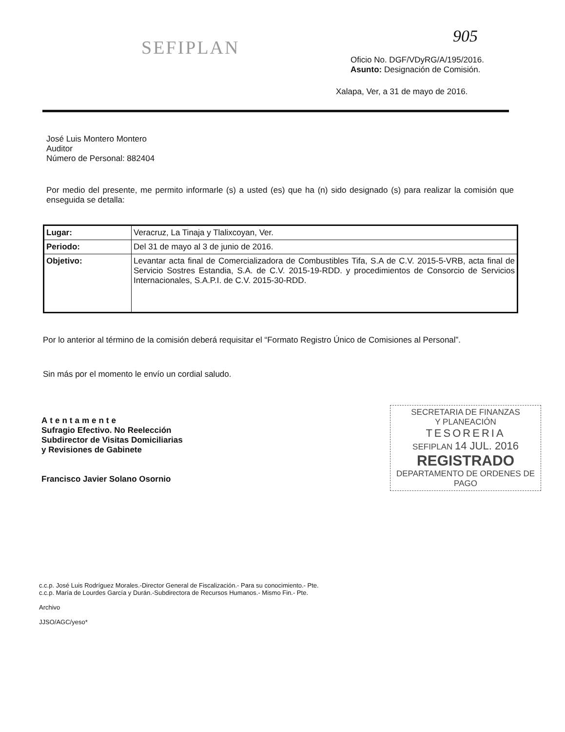SEFIPLAN
905
Oficio No. DGF/VDyRG/A/195/2016.
Asunto: Designación de Comisión.
Xalapa, Ver, a 31 de mayo de 2016.
José Luis Montero Montero
Auditor
Número de Personal: 882404
Por medio del presente, me permito informarle (s) a usted (es) que ha (n) sido designado (s) para realizar la comisión que enseguida se detalla:
| Lugar: | Veracruz, La Tinaja y Tlalixcoyan, Ver. |
| Periodo: | Del 31 de mayo al 3 de junio de 2016. |
| Objetivo: | Levantar acta final de Comercializadora de Combustibles Tifa, S.A de C.V. 2015-5-VRB, acta final de Servicio Sostres Estandia, S.A. de C.V. 2015-19-RDD. y procedimientos de Consorcio de Servicios Internacionales, S.A.P.I. de C.V. 2015-30-RDD. |
Por lo anterior al término de la comisión deberá requisitar el “Formato Registro Único de Comisiones al Personal”.
Sin más por el momento le envío un cordial saludo.
SECRETARIA DE FINANZAS
Y PLANEACIÓN
TESORERIA
SEFIPLAN 14 JUL. 2016
REGISTRADO
DEPARTAMENTO DE ORDENES DE PAGO
Atentamente
Sufragio Efectivo. No Reelección
Subdirector de Visitas Domiciliarias
y Revisiones de Gabinete
Francisco Javier Solano Osornio
c.c.p. José Luis Rodríguez Morales.-Director General de Fiscalización.- Para su conocimiento.- Pte.
c.c.p. María de Lourdes García y Durán.-Subdirectora de Recursos Humanos.- Mismo Fin.- Pte.
Archivo
JJSO/AGC/yeso*